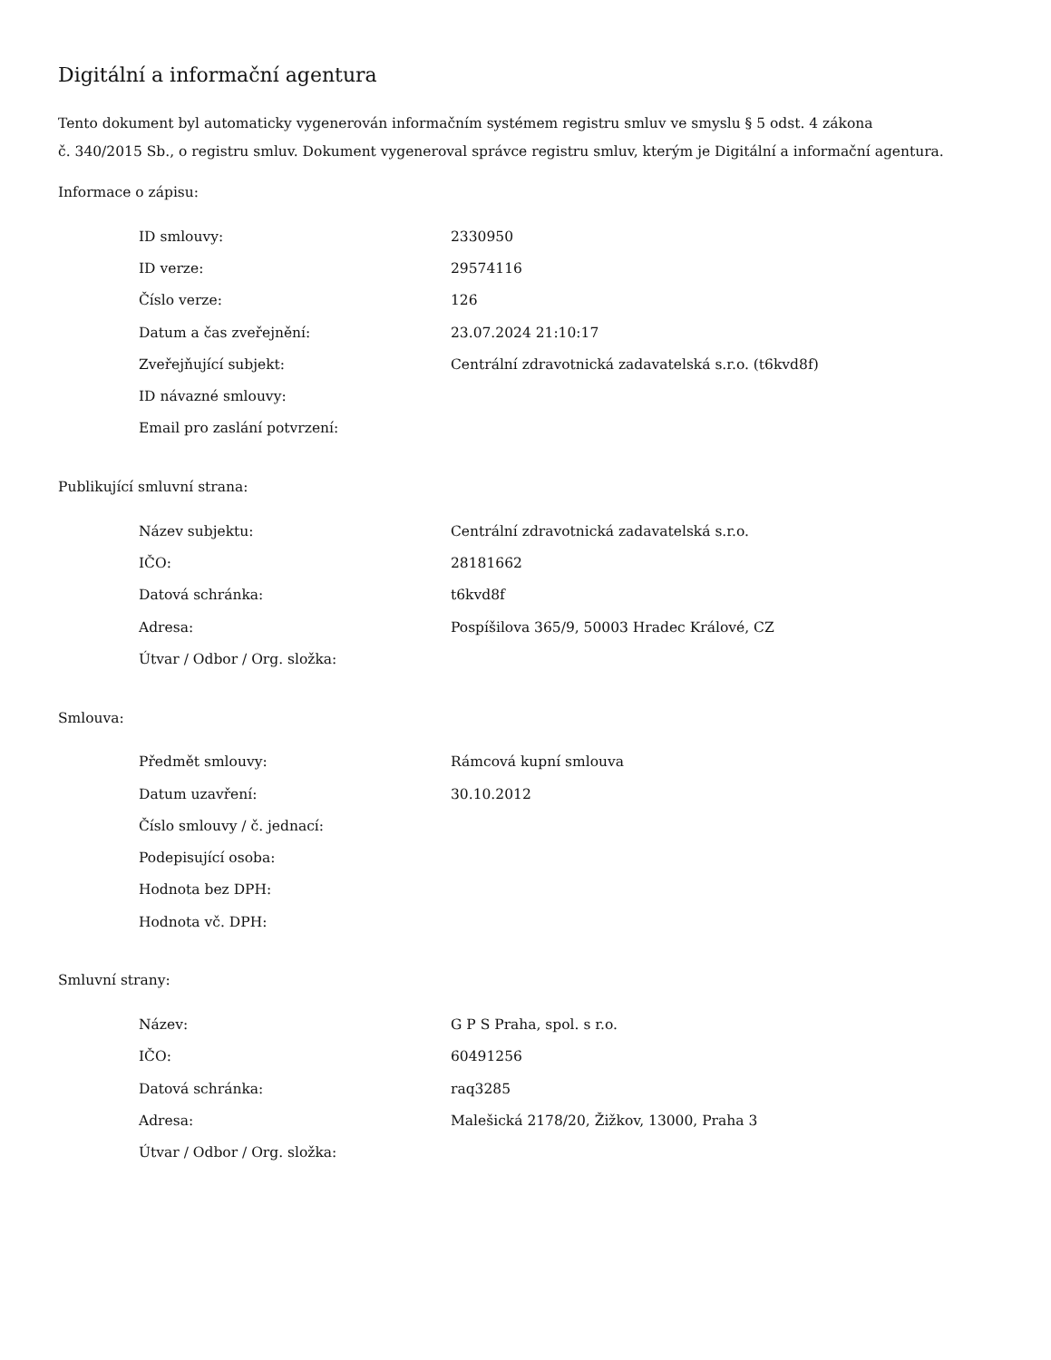Digitální a informační agentura
Tento dokument byl automaticky vygenerován informačním systémem registru smluv ve smyslu § 5 odst. 4 zákona
č. 340/2015 Sb., o registru smluv. Dokument vygeneroval správce registru smluv, kterým je Digitální a informační agentura.
Informace o zápisu:
| ID smlouvy: | 2330950 |
| ID verze: | 29574116 |
| Číslo verze: | 126 |
| Datum a čas zveřejnění: | 23.07.2024 21:10:17 |
| Zveřejňující subjekt: | Centrální zdravotnická zadavatelská s.r.o. (t6kvd8f) |
| ID návazné smlouvy: | |
| Email pro zaslání potvrzení: | |
Publikující smluvní strana:
| Název subjektu: | Centrální zdravotnická zadavatelská s.r.o. |
| IČO: | 28181662 |
| Datová schránka: | t6kvd8f |
| Adresa: | Pospíšilova 365/9, 50003 Hradec Králové, CZ |
| Útvar / Odbor / Org. složka: | |
Smlouva:
| Předmět smlouvy: | Rámcová kupní smlouva |
| Datum uzavření: | 30.10.2012 |
| Číslo smlouvy / č. jednací: | |
| Podepisující osoba: | |
| Hodnota bez DPH: | |
| Hodnota vč. DPH: | |
Smluvní strany:
| Název: | G P S Praha, spol. s r.o. |
| IČO: | 60491256 |
| Datová schránka: | raq3285 |
| Adresa: | Malešická 2178/20, Žižkov, 13000, Praha 3 |
| Útvar / Odbor / Org. složka: | |